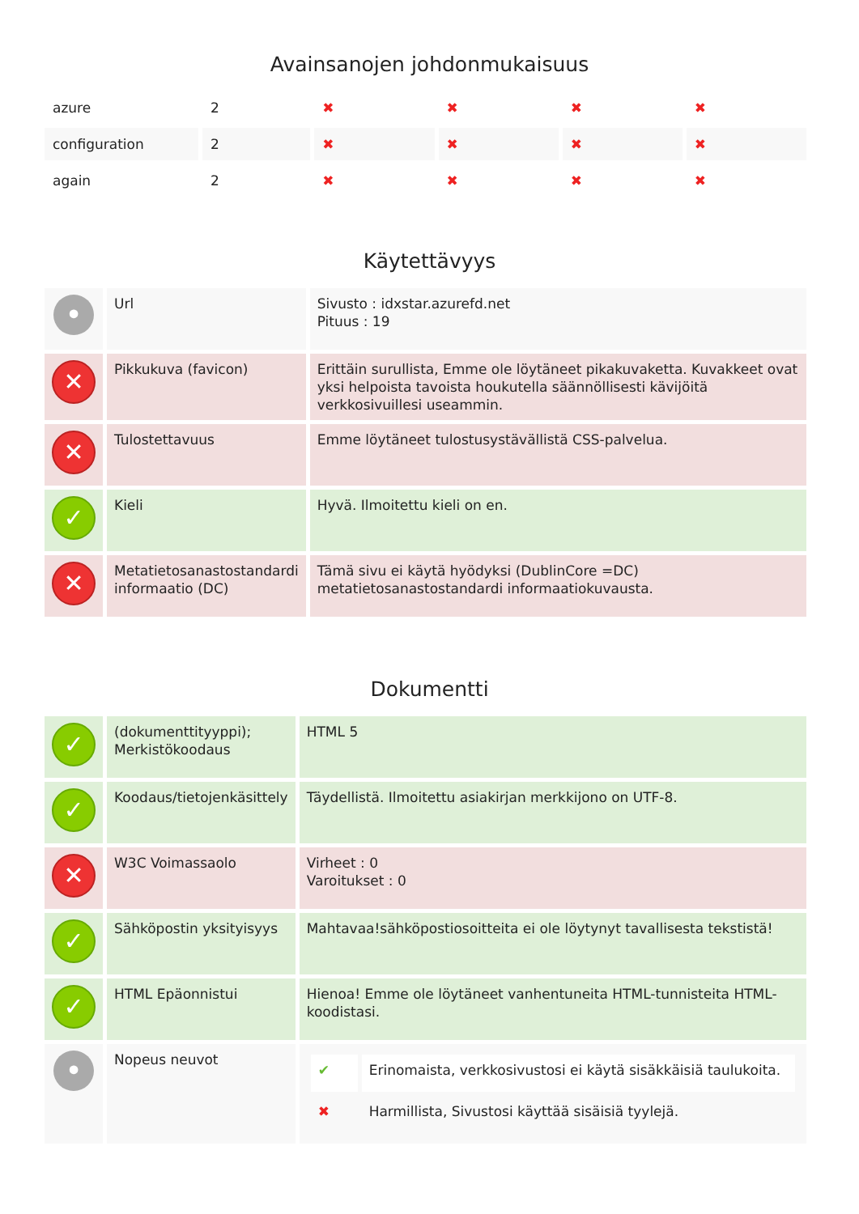Avainsanojen johdonmukaisuus
| azure | 2 | ✖ | ✖ | ✖ | ✖ |
| configuration | 2 | ✖ | ✖ | ✖ | ✖ |
| again | 2 | ✖ | ✖ | ✖ | ✖ |
Käytettävyys
| • | Url | Sivusto : idxstar.azurefd.net Pituus : 19 |
| ✕ | Pikkukuva (favicon) | Erittäin surullista, Emme ole löytäneet pikakuvaketta. Kuvakkeet ovat yksi helpoista tavoista houkutella säännöllisesti kävijöitä verkkosivuillesi useammin. |
| ✕ | Tulostettavuus | Emme löytäneet tulostusystävällistä CSS-palvelua. |
| ✓ | Kieli | Hyvä. Ilmoitettu kieli on en. |
| ✕ | Metatietosanastostandardi informaatio (DC) | Tämä sivu ei käytä hyödyksi (DublinCore =DC) metatietosanastostandardi informaatiokuvausta. |
Dokumentti
| ✓ | (dokumenttityyppi); Merkistökoodaus | HTML 5 |
| ✓ | Koodaus/tietojenkäsittely | Täydellistä. Ilmoitettu asiakirjan merkkijono on UTF-8. |
| ✕ | W3C Voimassaolo | Virheet : 0 Varoitukset : 0 |
| ✓ | Sähköpostin yksityisyys | Mahtavaa!sähköpostiosoitteita ei ole löytynyt tavallisesta tekstistä! |
| ✓ | HTML Epäonnistui | Hienoa! Emme ole löytäneet vanhentuneita HTML-tunnisteita HTML-koodistasi. |
| • | Nopeus neuvot | / ✔ / Erinomaista, verkkosivustosi ei käytä sisäkkäisiä taulukoita. / / ✖ / Harmillista, Sivustosi käyttää sisäisiä tyylejä. / |